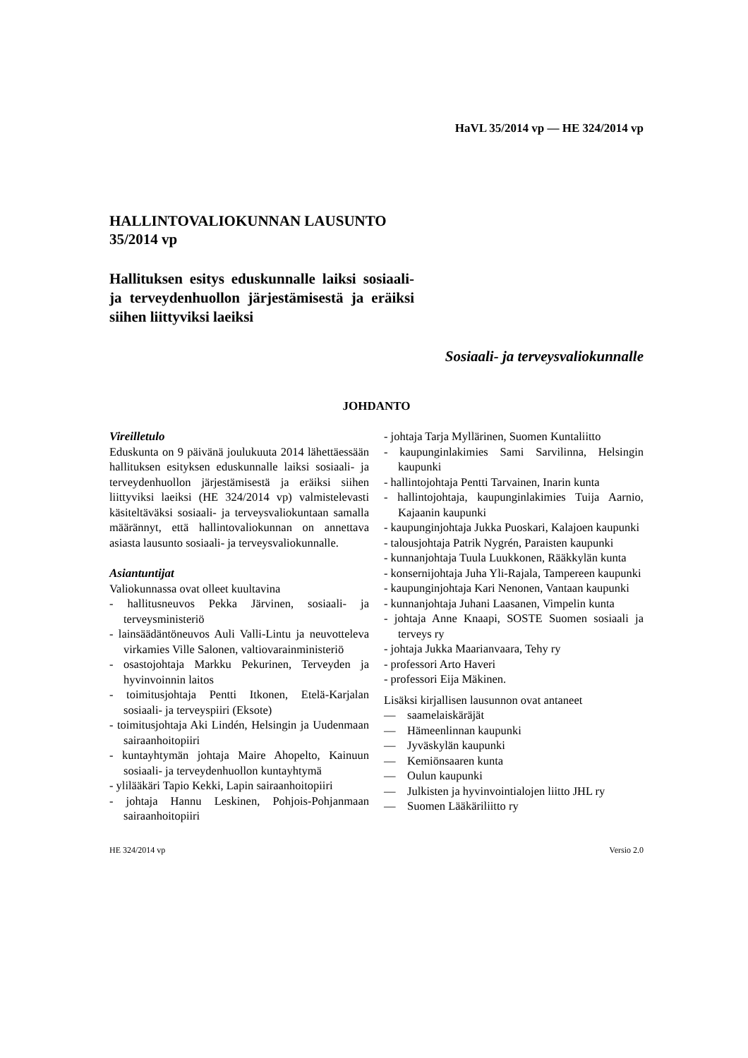HaVL 35/2014 vp — HE 324/2014 vp
HALLINTOVALIOKUNNAN LAUSUNTO 35/2014 vp
Hallituksen esitys eduskunnalle laiksi sosiaali- ja terveydenhuollon järjestämisestä ja eräiksi siihen liittyviksi laeiksi
Sosiaali- ja terveysvaliokunnalle
JOHDANTO
Vireilletulo
Eduskunta on 9 päivänä joulukuuta 2014 lähettäessään hallituksen esityksen eduskunnalle laiksi sosiaali- ja terveydenhuollon järjestämisestä ja eräiksi siihen liittyviksi laeiksi (HE 324/2014 vp) valmistelevasti käsiteltäväksi sosiaali- ja terveysvaliokuntaan samalla määrännyt, että hallintovaliokunnan on annettava asiasta lausunto sosiaali- ja terveysvaliokunnalle.
Asiantuntijat
Valiokunnassa ovat olleet kuultavina
- hallitusneuvos Pekka Järvinen, sosiaali- ja terveysministeriö
- lainsäädäntöneuvos Auli Valli-Lintu ja neuvotteleva virkamies Ville Salonen, valtiovarainministeriö
- osastojohtaja Markku Pekurinen, Terveyden ja hyvinvoinnin laitos
- toimitusjohtaja Pentti Itkonen, Etelä-Karjalan sosiaali- ja terveyspiiri (Eksote)
- toimitusjohtaja Aki Lindén, Helsingin ja Uudenmaan sairaanhoitopiiri
- kuntayhtymän johtaja Maire Ahopelto, Kainuun sosiaali- ja terveydenhuollon kuntayhtymä
- ylilääkäri Tapio Kekki, Lapin sairaanhoitopiiri
- johtaja Hannu Leskinen, Pohjois-Pohjanmaan sairaanhoitopiiri
- johtaja Tarja Myllärinen, Suomen Kuntaliitto
- kaupunginlakimies Sami Sarvilinna, Helsingin kaupunki
- hallintojohtaja Pentti Tarvainen, Inarin kunta
- hallintojohtaja, kaupunginlakimies Tuija Aarnio, Kajaanin kaupunki
- kaupunginjohtaja Jukka Puoskari, Kalajoen kaupunki
- talousjohtaja Patrik Nygrén, Paraisten kaupunki
- kunnanjohtaja Tuula Luukkonen, Rääkkylän kunta
- konsernijohtaja Juha Yli-Rajala, Tampereen kaupunki
- kaupunginjohtaja Kari Nenonen, Vantaan kaupunki
- kunnanjohtaja Juhani Laasanen, Vimpelin kunta
- johtaja Anne Knaapi, SOSTE Suomen sosiaali ja terveys ry
- johtaja Jukka Maarianvaara, Tehy ry
- professori Arto Haveri
- professori Eija Mäkinen.
Lisäksi kirjallisen lausunnon ovat antaneet
— saamelaiskäräjät
— Hämeenlinnan kaupunki
— Jyväskylän kaupunki
— Kemiönsaaren kunta
— Oulun kaupunki
— Julkisten ja hyvinvointialojen liitto JHL ry
— Suomen Lääkäriliitto ry
HE 324/2014 vp Versio 2.0